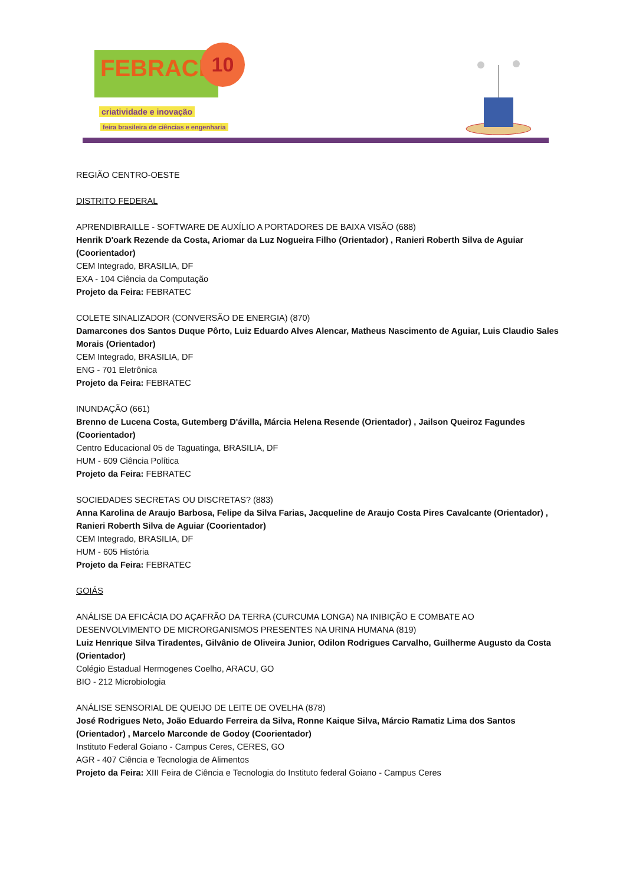FEBRACE 10
criatividade e inovação
feira brasileira de ciências e engenharia
REGIÃO CENTRO-OESTE
DISTRITO FEDERAL
APRENDIBRAILLE - SOFTWARE DE AUXÍLIO A PORTADORES DE BAIXA VISÃO (688)
Henrik D'oark Rezende da Costa, Ariomar da Luz Nogueira Filho (Orientador) , Ranieri Roberth Silva de Aguiar (Coorientador)
CEM Integrado, BRASILIA, DF
EXA - 104 Ciência da Computação
Projeto da Feira: FEBRATEC
COLETE SINALIZADOR (CONVERSÃO DE ENERGIA) (870)
Damarcones dos Santos Duque Pôrto, Luiz Eduardo Alves Alencar, Matheus Nascimento de Aguiar, Luis Claudio Sales Morais (Orientador)
CEM Integrado, BRASILIA, DF
ENG - 701 Eletrônica
Projeto da Feira: FEBRATEC
INUNDAÇÃO (661)
Brenno de Lucena Costa, Gutemberg D'ávilla, Márcia Helena Resende (Orientador) , Jailson Queiroz Fagundes (Coorientador)
Centro Educacional 05 de Taguatinga, BRASILIA, DF
HUM - 609 Ciência Política
Projeto da Feira: FEBRATEC
SOCIEDADES SECRETAS OU DISCRETAS? (883)
Anna Karolina de Araujo Barbosa, Felipe da Silva Farias, Jacqueline de Araujo Costa Pires Cavalcante (Orientador) , Ranieri Roberth Silva de Aguiar (Coorientador)
CEM Integrado, BRASILIA, DF
HUM - 605 História
Projeto da Feira: FEBRATEC
GOIÁS
ANÁLISE DA EFICÁCIA DO AÇAFRÃO DA TERRA (CURCUMA LONGA) NA INIBIÇÃO E COMBATE AO DESENVOLVIMENTO DE MICRORGANISMOS PRESENTES NA URINA HUMANA (819)
Luiz Henrique Silva Tiradentes, Gilvânio de Oliveira Junior, Odilon Rodrigues Carvalho, Guilherme Augusto da Costa (Orientador)
Colégio Estadual Hermogenes Coelho, ARACU, GO
BIO - 212 Microbiologia
ANÁLISE SENSORIAL DE QUEIJO DE LEITE DE OVELHA (878)
José Rodrigues Neto, João Eduardo Ferreira da Silva, Ronne Kaique Silva, Márcio Ramatiz Lima dos Santos (Orientador) , Marcelo Marconde de Godoy (Coorientador)
Instituto Federal Goiano - Campus Ceres, CERES, GO
AGR - 407 Ciência e Tecnologia de Alimentos
Projeto da Feira: XIII Feira de Ciência e Tecnologia do Instituto federal Goiano - Campus Ceres